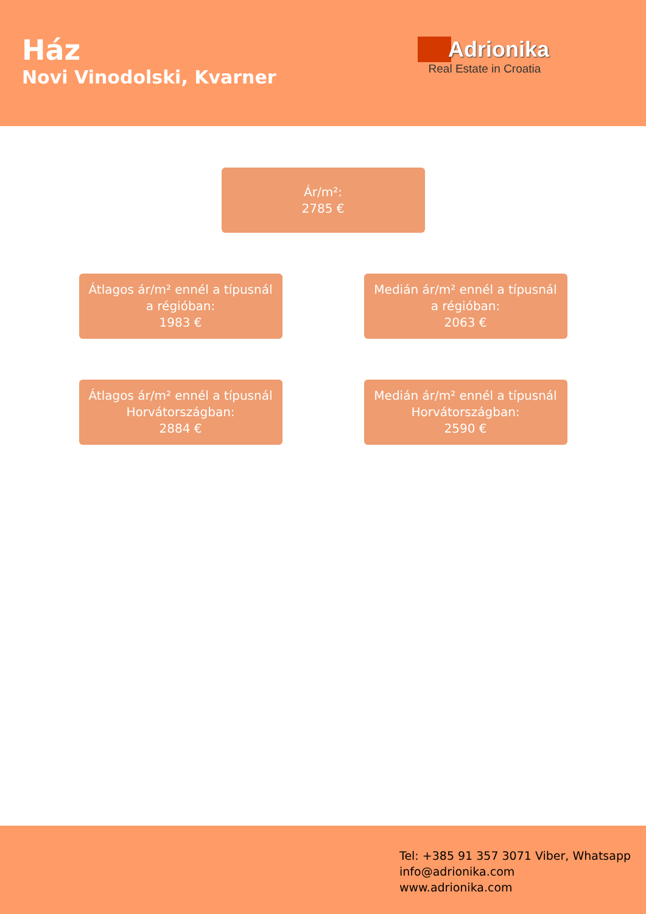Ház
Novi Vinodolski, Kvarner
Adrionika
Real Estate in Croatia
Ár/m²:
2785 €
Átlagos ár/m² ennél a típusnál
a régióban:
1983 €
Medián ár/m² ennél a típusnál
a régióban:
2063 €
Átlagos ár/m² ennél a típusnál
Horvátországban:
2884 €
Medián ár/m² ennél a típusnál
Horvátországban:
2590 €
Tel: +385 91 357 3071 Viber, Whatsapp
info@adrionika.com
www.adrionika.com